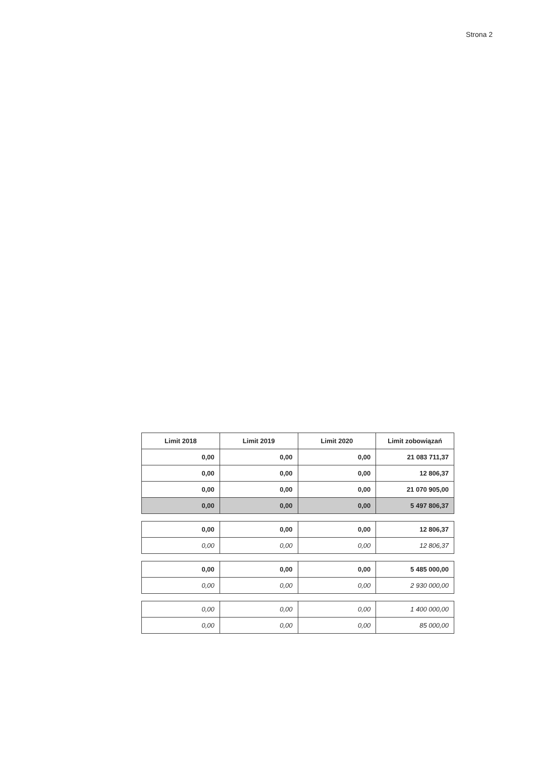Strona 2
| Limit 2018 | Limit 2019 | Limit 2020 | Limit zobowiązań |
| --- | --- | --- | --- |
| 0,00 | 0,00 | 0,00 | 21 083 711,37 |
| 0,00 | 0,00 | 0,00 | 12 806,37 |
| 0,00 | 0,00 | 0,00 | 21 070 905,00 |
| 0,00 | 0,00 | 0,00 | 5 497 806,37 |
| 0,00 | 0,00 | 0,00 | 12 806,37 |
| 0,00 | 0,00 | 0,00 | 12 806,37 |
| 0,00 | 0,00 | 0,00 | 5 485 000,00 |
| 0,00 | 0,00 | 0,00 | 2 930 000,00 |
| 0,00 | 0,00 | 0,00 | 1 400 000,00 |
| 0,00 | 0,00 | 0,00 | 85 000,00 |